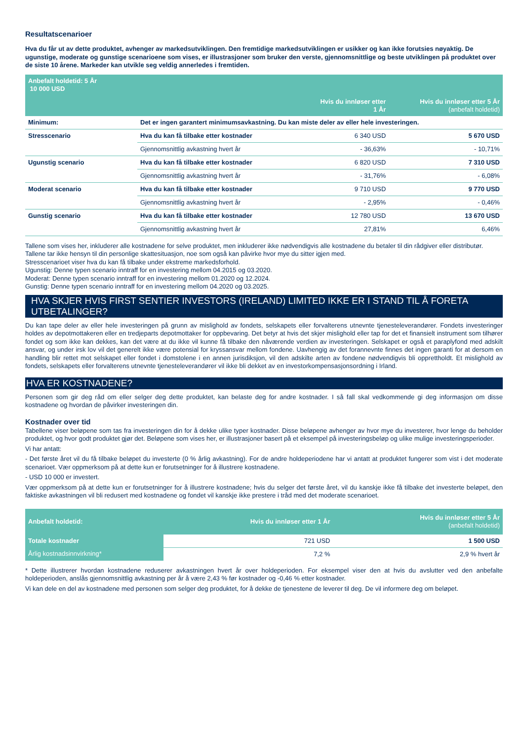Resultatscenarioer
Hva du får ut av dette produktet, avhenger av markedsutviklingen. Den fremtidige markedsutviklingen er usikker og kan ikke forutsies nøyaktig. De ugunstige, moderate og gunstige scenarioene som vises, er illustrasjoner som bruker den verste, gjennomsnittlige og beste utviklingen på produktet over de siste 10 årene. Markeder kan utvikle seg veldig annerledes i fremtiden.
| Anbefalt holdetid: 5 År 10 000 USD | | | |
| --- | --- | --- | --- |
| | | Hvis du innløser etter 1 År | Hvis du innløser etter 5 År (anbefalt holdetid) |
| Minimum: | Det er ingen garantert minimumsavkastning. Du kan miste deler av eller hele investeringen. | | |
| Stresscenario | Hva du kan få tilbake etter kostnader | 6 340 USD | 5 670 USD |
| | Gjennomsnittlig avkastning hvert år | - 36,63% | - 10,71% |
| Ugunstig scenario | Hva du kan få tilbake etter kostnader | 6 820 USD | 7 310 USD |
| | Gjennomsnittlig avkastning hvert år | - 31,76% | - 6,08% |
| Moderat scenario | Hva du kan få tilbake etter kostnader | 9 710 USD | 9 770 USD |
| | Gjennomsnittlig avkastning hvert år | - 2,95% | - 0,46% |
| Gunstig scenario | Hva du kan få tilbake etter kostnader | 12 780 USD | 13 670 USD |
| | Gjennomsnittlig avkastning hvert år | 27,81% | 6,46% |
Tallene som vises her, inkluderer alle kostnadene for selve produktet, men inkluderer ikke nødvendigvis alle kostnadene du betaler til din rådgiver eller distributør. Tallene tar ikke hensyn til din personlige skattesituasjon, noe som også kan påvirke hvor mye du sitter igjen med.
Stresscenarioet viser hva du kan få tilbake under ekstreme markedsforhold.
Ugunstig: Denne typen scenario inntraff for en investering mellom 04.2015 og 03.2020.
Moderat: Denne typen scenario inntraff for en investering mellom 01.2020 og 12.2024.
Gunstig: Denne typen scenario inntraff for en investering mellom 04.2020 og 03.2025.
HVA SKJER HVIS FIRST SENTIER INVESTORS (IRELAND) LIMITED IKKE ER I STAND TIL Å FORETA UTBETALINGER?
Du kan tape deler av eller hele investeringen på grunn av mislighold av fondets, selskapets eller forvalterens utnevnte tjenesteleverandører. Fondets investeringer holdes av depotmottakeren eller en tredjeparts depotmottaker for oppbevaring. Det betyr at hvis det skjer mislighold eller tap for det et finansielt instrument som tilhører fondet og som ikke kan dekkes, kan det være at du ikke vil kunne få tilbake den nåværende verdien av investeringen. Selskapet er også et paraplyfond med adskilt ansvar, og under irsk lov vil det generelt ikke være potensial for kryssansvar mellom fondene. Uavhengig av det forannevnte finnes det ingen garanti for at dersom en handling blir rettet mot selskapet eller fondet i domstolene i en annen jurisdiksjon, vil den adskilte arten av fondene nødvendigvis bli opprettholdt. Et mislighold av fondets, selskapets eller forvalterens utnevnte tjenesteleverandører vil ikke bli dekket av en investorkompensasjonsordning i Irland.
HVA ER KOSTNADENE?
Personen som gir deg råd om eller selger deg dette produktet, kan belaste deg for andre kostnader. I så fall skal vedkommende gi deg informasjon om disse kostnadene og hvordan de påvirker investeringen din.
Kostnader over tid
Tabellene viser beløpene som tas fra investeringen din for å dekke ulike typer kostnader. Disse beløpene avhenger av hvor mye du investerer, hvor lenge du beholder produktet, og hvor godt produktet gjør det. Beløpene som vises her, er illustrasjoner basert på et eksempel på investeringsbeløp og ulike mulige investeringsperioder.
Vi har antatt:
- Det første året vil du få tilbake beløpet du investerte (0 % årlig avkastning). For de andre holdeperiodene har vi antatt at produktet fungerer som vist i det moderate scenarioet. Vær oppmerksom på at dette kun er forutsetninger for å illustrere kostnadene.
- USD 10 000 er investert.
Vær oppmerksom på at dette kun er forutsetninger for å illustrere kostnadene; hvis du selger det første året, vil du kanskje ikke få tilbake det investerte beløpet, den faktiske avkastningen vil bli redusert med kostnadene og fondet vil kanskje ikke prestere i tråd med det moderate scenarioet.
| Anbefalt holdetid: | Hvis du innløser etter 1 År | Hvis du innløser etter 5 År (anbefalt holdetid) |
| --- | --- | --- |
| Totale kostnader | 721 USD | 1 500 USD |
| Årlig kostnadsinnvirkning* | 7,2 % | 2,9 % hvert år |
* Dette illustrerer hvordan kostnadene reduserer avkastningen hvert år over holdeperioden. For eksempel viser den at hvis du avslutter ved den anbefalte holdeperioden, anslås gjennomsnittlig avkastning per år å være 2,43 % før kostnader og -0,46 % etter kostnader.
Vi kan dele en del av kostnadene med personen som selger deg produktet, for å dekke de tjenestene de leverer til deg. De vil informere deg om beløpet.